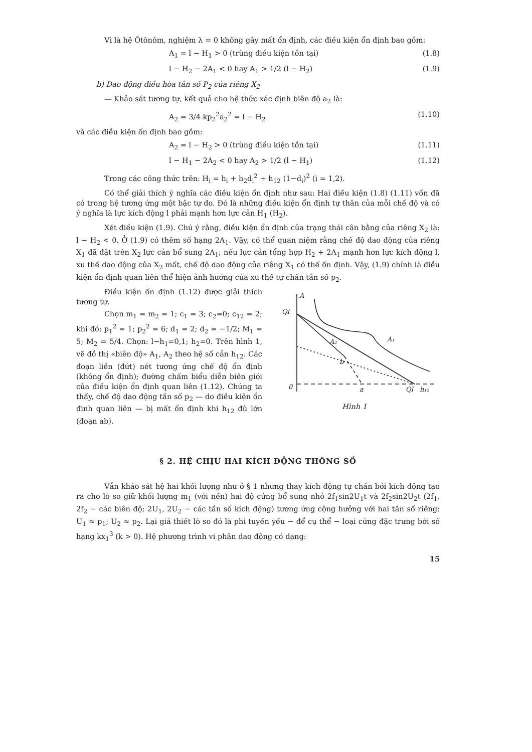Vì là hệ Ôtônôm, nghiệm λ = 0 không gây mất ổn định, các điều kiện ổn định bao gồm:
A<sub>1</sub> = l − H<sub>1</sub> > 0 (trùng điều kiện tồn tại) (1.8)
l − H<sub>2</sub> − 2A<sub>1</sub> < 0 hay A<sub>1</sub> > 1/2 (l − H<sub>2</sub>) (1.9)
b) Dao động điều hòa tần số P<sub>2</sub> của riêng X<sub>2</sub>
— Khảo sát tương tự, kết quả cho hệ thức xác định biên độ a<sub>2</sub> là:
A<sub>2</sub> = 3/4 kp<sub>2</sub><sup>2</sup>a<sub>2</sub><sup>2</sup> = l − H<sub>2</sub> (1.10)
và các điều kiện ổn định bao gồm:
A<sub>2</sub> = l − H<sub>2</sub> > 0 (trùng điều kiện tồn tại) (1.11)
l − H<sub>1</sub> − 2A<sub>2</sub> < 0 hay A<sub>2</sub> > 1/2 (l − H<sub>1</sub>) (1.12)
Trong các công thức trên: H<sub>i</sub> = h<sub>i</sub> + h<sub>2</sub>d<sub>i</sub><sup>2</sup> + h<sub>12</sub> (1−d<sub>i</sub>)<sup>2</sup> (i = 1,2).
Có thể giải thích ý nghĩa các điều kiện ổn định như sau: Hai điều kiện (1.8) (1.11) vốn đã có trong hệ tương ứng một bậc tự do. Đó là những điều kiện ổn định tự thân của mỗi chế độ và có ý nghĩa là lực kích động l phải mạnh hơn lực cản H<sub>1</sub> (H<sub>2</sub>).
Xét điều kiện (1.9). Chú ý rằng, điều kiện ổn định của trạng thái cân bằng của riêng X<sub>2</sub> là: l − H<sub>2</sub> < 0. Ở (1.9) có thêm số hạng 2A<sub>1</sub>. Vậy, có thể quan niệm rằng chế độ dao động của riêng X<sub>1</sub> đã đặt trên X<sub>2</sub> lực cản bổ sung 2A<sub>1</sub>; nếu lực cản tổng hợp H<sub>2</sub> + 2A<sub>1</sub> mạnh hơn lực kích động l, xu thế dao động của X<sub>2</sub> mất, chế độ dao động của riêng X<sub>1</sub> có thể ổn định. Vậy, (1.9) chính là điều kiện ổn định quan liên thể hiện ảnh hưởng của xu thế tự chấn tần số p<sub>2</sub>.
A
Ql
A₂
A₁
b
0
a
Ql
h₁₂
Hình 1
Điều kiện ổn định (1.12) được giải thích tương tự.
Chọn m<sub>1</sub> = m<sub>2</sub> = 1; c<sub>1</sub> = 3; c<sub>2</sub>=0; c<sub>12</sub> = 2; khi đó: p<sub>1</sub><sup>2</sup> = 1; p<sub>2</sub><sup>2</sup> = 6; d<sub>1</sub> = 2; d<sub>2</sub> = −1/2; M<sub>1</sub> = 5; M<sub>2</sub> = 5/4. Chọn: l−h<sub>1</sub>=0,1; h<sub>2</sub>=0. Trên hình 1, vẽ đồ thị «biên độ» A<sub>1</sub>, A<sub>2</sub> theo hệ số cản h<sub>12</sub>. Các đoạn liền (đứt) nét tương ứng chế độ ổn định (không ổn định); đường chấm biểu diễn biên giới của điều kiện ổn định quan liên (1.12). Chúng ta thấy, chế độ dao động tần số p<sub>2</sub> — do điều kiện ổn định quan liên — bị mất ổn định khi h<sub>12</sub> đủ lớn (đoạn ab).
§ 2. HỆ CHỊU HAI KÍCH ĐỘNG THÔNG SỐ
Vẫn khảo sát hệ hai khối lượng như ở § 1 nhưng thay kích động tự chấn bởi kích động tạo ra cho lò so giữ khối lượng m<sub>1</sub> (với nền) hai độ cứng bổ sung nhỏ 2f<sub>1</sub>sin2U<sub>1</sub>t và 2f<sub>2</sub>sin2U<sub>2</sub>t (2f<sub>1</sub>, 2f<sub>2</sub> − các biên độ; 2U<sub>1</sub>, 2U<sub>2</sub> − các tần số kích động) tương ứng cộng hưởng với hai tần số riêng: U<sub>1</sub> ≈ p<sub>1</sub>; U<sub>2</sub> ≈ p<sub>2</sub>. Lại giả thiết lò so đó là phi tuyến yếu − để cụ thể − loại cứng đặc trưng bởi số hạng kx<sub>1</sub><sup>3</sup> (k > 0). Hệ phương trình vi phân dao động có dạng:
15